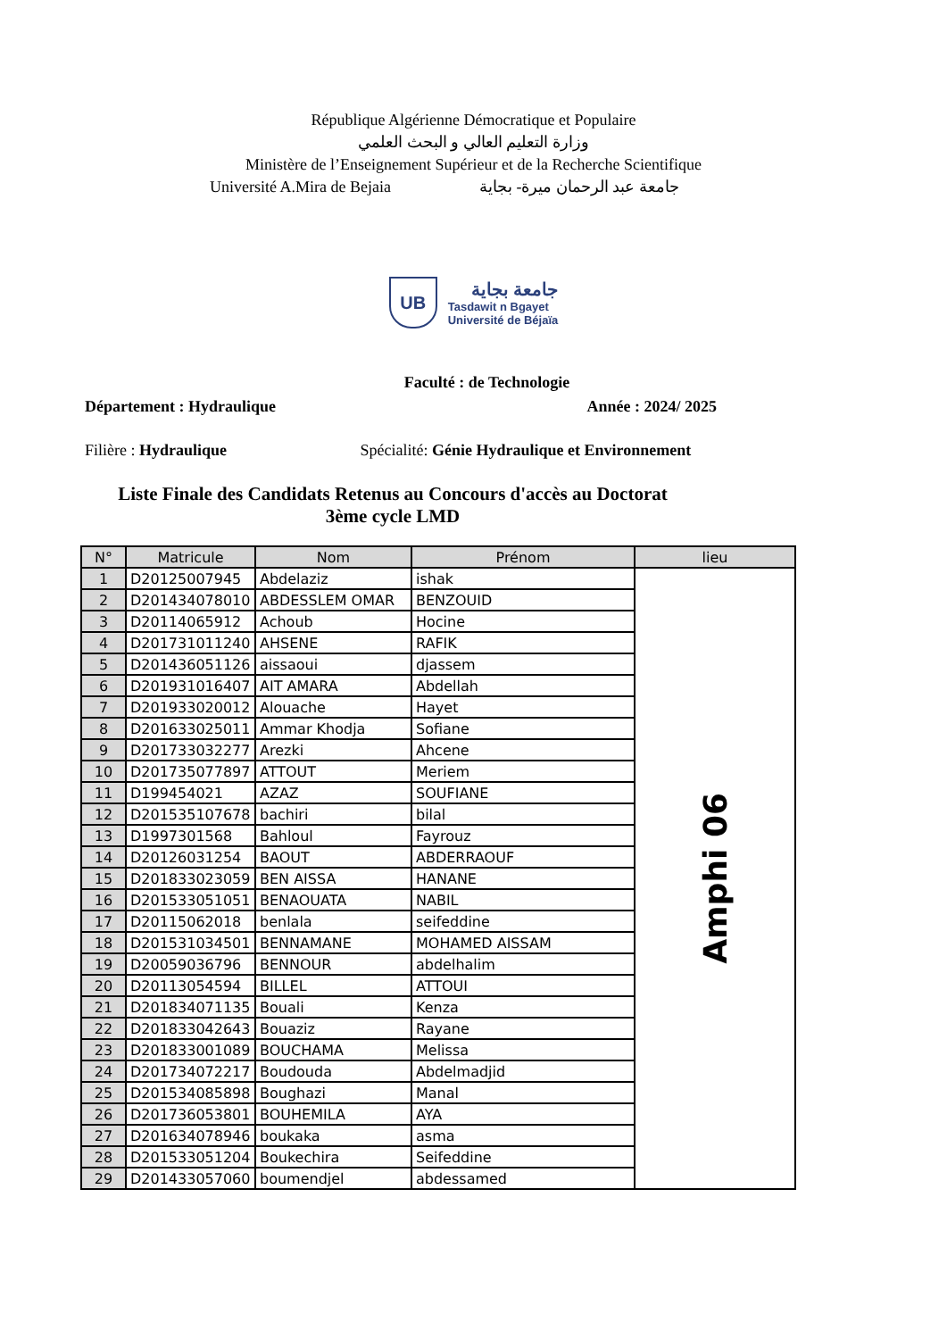République Algérienne Démocratique et Populaire
وزارة التعليم العالي و البحث العلمي
Ministère de l’Enseignement Supérieur et de la Recherche Scientifique
Université A.Mira de Bejaia جامعة عبد الرحمان ميرة- بجاية
UB
جامعة بجاية
Tasdawit n Bgayet
Université de Béjaïa
Faculté : de Technologie
Département : Hydraulique Année : 2024/ 2025
Filière : Hydraulique Spécialité: Génie Hydraulique et Environnement
Liste Finale des Candidats Retenus au Concours d'accès au Doctorat
3ème cycle LMD
| N° | Matricule | Nom | Prénom | lieu |
| --- | --- | --- | --- | --- |
| 1 | D20125007945 | Abdelaziz | ishak | Amphi 06 |
| 2 | D201434078010 | ABDESSLEM OMAR | BENZOUID | |
| 3 | D20114065912 | Achoub | Hocine | |
| 4 | D201731011240 | AHSENE | RAFIK | |
| 5 | D201436051126 | aissaoui | djassem | |
| 6 | D201931016407 | AIT AMARA | Abdellah | |
| 7 | D201933020012 | Alouache | Hayet | |
| 8 | D201633025011 | Ammar Khodja | Sofiane | |
| 9 | D201733032277 | Arezki | Ahcene | |
| 10 | D201735077897 | ATTOUT | Meriem | |
| 11 | D199454021 | AZAZ | SOUFIANE | |
| 12 | D201535107678 | bachiri | bilal | |
| 13 | D1997301568 | Bahloul | Fayrouz | |
| 14 | D20126031254 | BAOUT | ABDERRAOUF | |
| 15 | D201833023059 | BEN AISSA | HANANE | |
| 16 | D201533051051 | BENAOUATA | NABIL | |
| 17 | D20115062018 | benlala | seifeddine | |
| 18 | D201531034501 | BENNAMANE | MOHAMED AISSAM | |
| 19 | D20059036796 | BENNOUR | abdelhalim | |
| 20 | D20113054594 | BILLEL | ATTOUI | |
| 21 | D201834071135 | Bouali | Kenza | |
| 22 | D201833042643 | Bouaziz | Rayane | |
| 23 | D201833001089 | BOUCHAMA | Melissa | |
| 24 | D201734072217 | Boudouda | Abdelmadjid | |
| 25 | D201534085898 | Boughazi | Manal | |
| 26 | D201736053801 | BOUHEMILA | AYA | |
| 27 | D201634078946 | boukaka | asma | |
| 28 | D201533051204 | Boukechira | Seifeddine | |
| 29 | D201433057060 | boumendjel | abdessamed | |